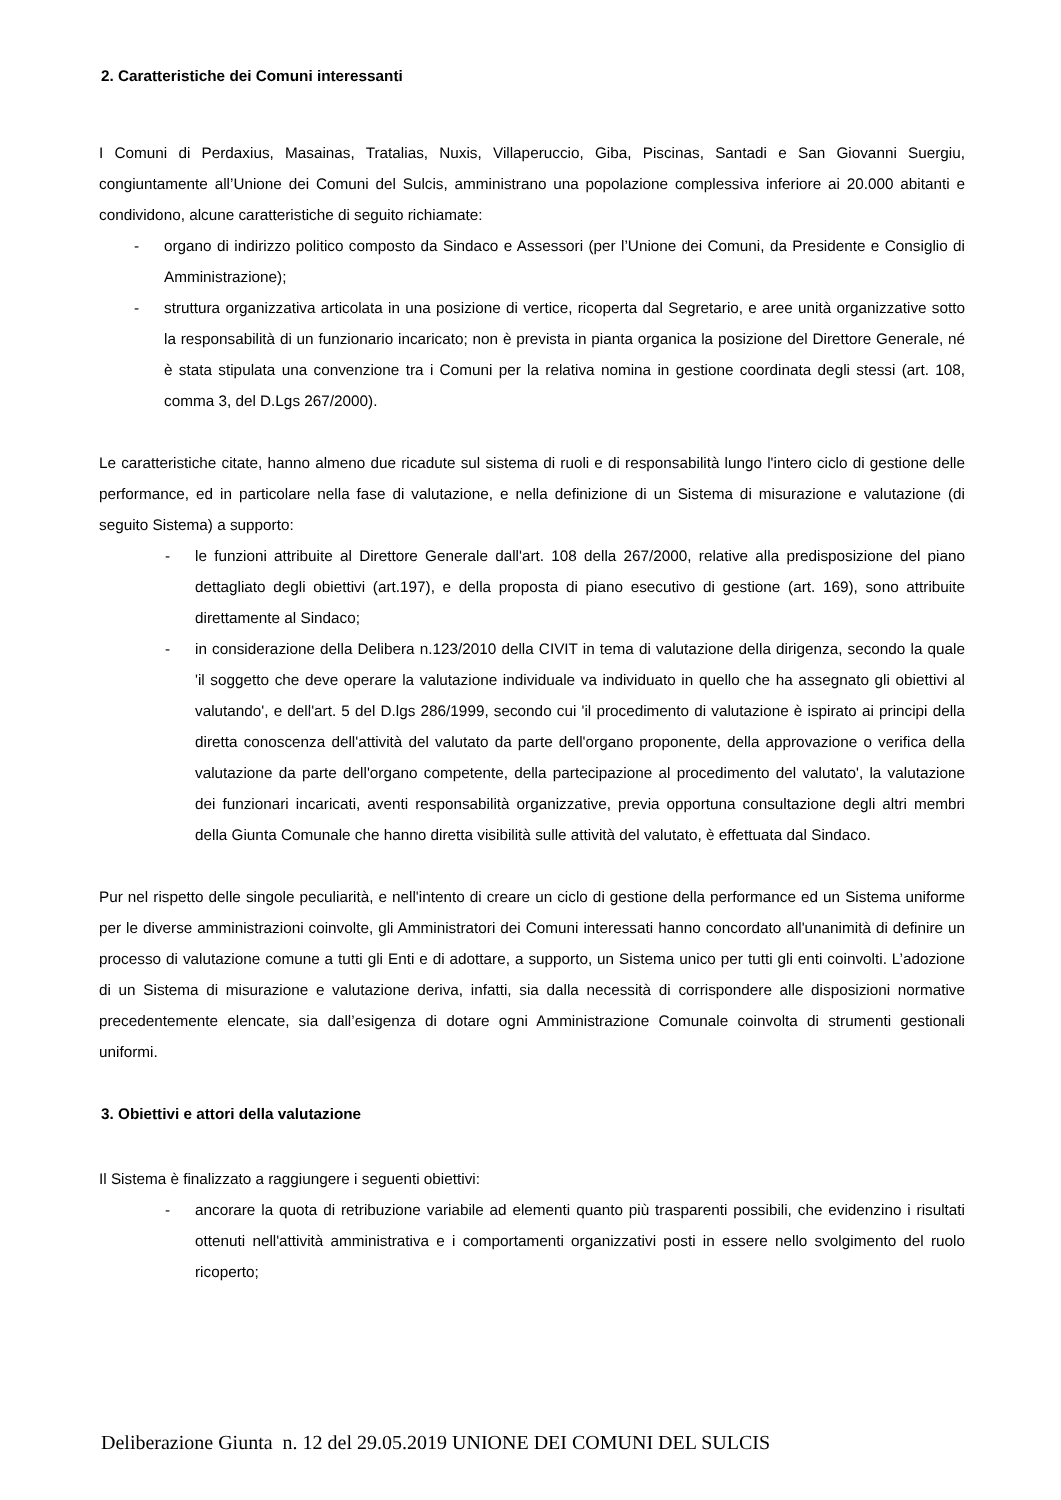2. Caratteristiche dei Comuni interessanti
I Comuni di Perdaxius, Masainas, Tratalias, Nuxis, Villaperuccio, Giba, Piscinas, Santadi e San Giovanni Suergiu, congiuntamente all’Unione dei Comuni del Sulcis, amministrano una popolazione complessiva inferiore ai 20.000 abitanti e condividono, alcune caratteristiche di seguito richiamate:
- organo di indirizzo politico composto da Sindaco e Assessori (per l’Unione dei Comuni, da Presidente e Consiglio di Amministrazione);
- struttura organizzativa articolata in una posizione di vertice, ricoperta dal Segretario, e aree unità organizzative sotto la responsabilità di un funzionario incaricato; non è prevista in pianta organica la posizione del Direttore Generale, né è stata stipulata una convenzione tra i Comuni per la relativa nomina in gestione coordinata degli stessi (art. 108, comma 3, del D.Lgs 267/2000).
Le caratteristiche citate, hanno almeno due ricadute sul sistema di ruoli e di responsabilità lungo l'intero ciclo di gestione delle performance, ed in particolare nella fase di valutazione, e nella definizione di un Sistema di misurazione e valutazione (di seguito Sistema) a supporto:
- le funzioni attribuite al Direttore Generale dall'art. 108 della 267/2000, relative alla predisposizione del piano dettagliato degli obiettivi (art.197), e della proposta di piano esecutivo di gestione (art. 169), sono attribuite direttamente al Sindaco;
- in considerazione della Delibera n.123/2010 della CIVIT in tema di valutazione della dirigenza, secondo la quale 'il soggetto che deve operare la valutazione individuale va individuato in quello che ha assegnato gli obiettivi al valutando', e dell'art. 5 del D.lgs 286/1999, secondo cui 'il procedimento di valutazione è ispirato ai principi della diretta conoscenza dell'attività del valutato da parte dell'organo proponente, della approvazione o verifica della valutazione da parte dell'organo competente, della partecipazione al procedimento del valutato', la valutazione dei funzionari incaricati, aventi responsabilità organizzative, previa opportuna consultazione degli altri membri della Giunta Comunale che hanno diretta visibilità sulle attività del valutato, è effettuata dal Sindaco.
Pur nel rispetto delle singole peculiarità, e nell'intento di creare un ciclo di gestione della performance ed un Sistema uniforme per le diverse amministrazioni coinvolte, gli Amministratori dei Comuni interessati hanno concordato all'unanimità di definire un processo di valutazione comune a tutti gli Enti e di adottare, a supporto, un Sistema unico per tutti gli enti coinvolti. L’adozione di un Sistema di misurazione e valutazione deriva, infatti, sia dalla necessità di corrispondere alle disposizioni normative precedentemente elencate, sia dall’esigenza di dotare ogni Amministrazione Comunale coinvolta di strumenti gestionali uniformi.
3. Obiettivi e attori della valutazione
Il Sistema è finalizzato a raggiungere i seguenti obiettivi:
- ancorare la quota di retribuzione variabile ad elementi quanto più trasparenti possibili, che evidenzino i risultati ottenuti nell'attività amministrativa e i comportamenti organizzativi posti in essere nello svolgimento del ruolo ricoperto;
Deliberazione Giunta n. 12 del 29.05.2019 UNIONE DEI COMUNI DEL SULCIS